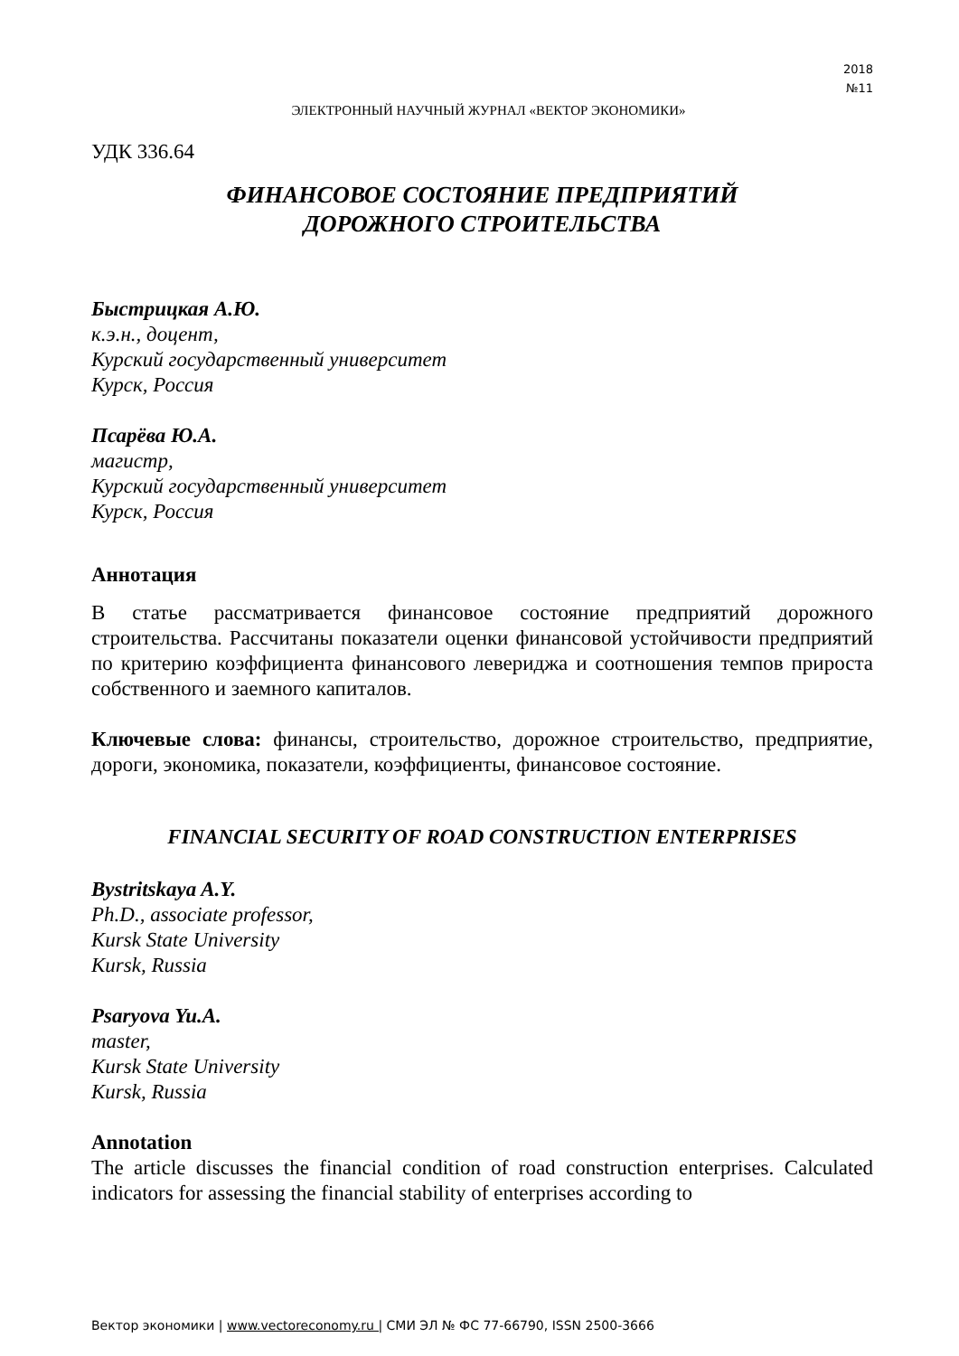2018
№11
ЭЛЕКТРОННЫЙ НАУЧНЫЙ ЖУРНАЛ «ВЕКТОР ЭКОНОМИКИ»
УДК 336.64
ФИНАНСОВОЕ СОСТОЯНИЕ ПРЕДПРИЯТИЙ
ДОРОЖНОГО СТРОИТЕЛЬСТВА
Быстрицкая А.Ю.
к.э.н., доцент,
Курский государственный университет
Курск, Россия
Псарёва Ю.А.
магистр,
Курский государственный университет
Курск, Россия
Аннотация
В статье рассматривается финансовое состояние предприятий дорожного строительства. Рассчитаны показатели оценки финансовой устойчивости предприятий по критерию коэффициента финансового левериджа и соотношения темпов прироста собственного и заемного капиталов.
Ключевые слова: финансы, строительство, дорожное строительство, предприятие, дороги, экономика, показатели, коэффициенты, финансовое состояние.
FINANCIAL SECURITY OF ROAD CONSTRUCTION ENTERPRISES
Bystritskaya A.Y.
Ph.D., associate professor,
Kursk State University
Kursk, Russia
Psaryova Yu.A.
master,
Kursk State University
Kursk, Russia
Annotation
The article discusses the financial condition of road construction enterprises. Calculated indicators for assessing the financial stability of enterprises according to
Вектор экономики | www.vectoreconomy.ru | СМИ ЭЛ № ФС 77-66790, ISSN 2500-3666